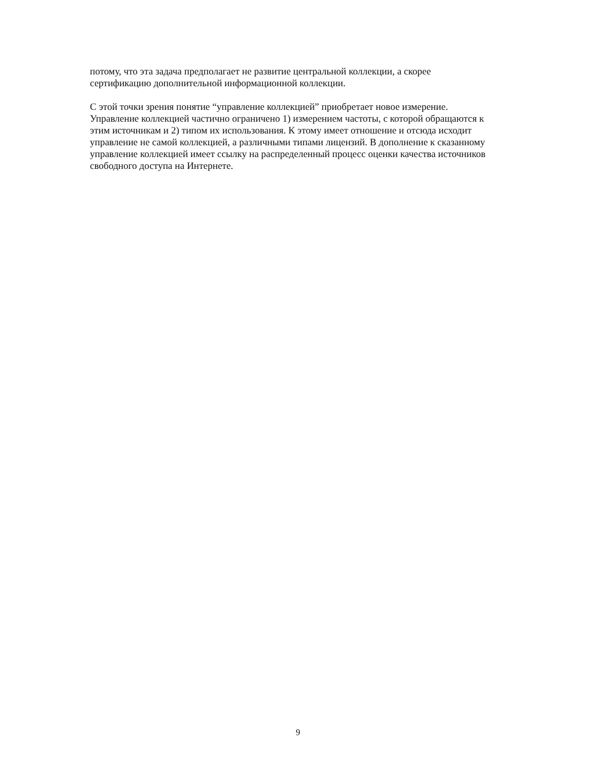потому, что эта задача предполагает не развитие центральной коллекции, а скорее
сертификацию дополнительной информационной коллекции.
С этой точки зрения понятие “управление коллекцией” приобретает новое измерение.
Управление коллекцией частично ограничено 1) измерением частоты, с которой обращаются к
этим источникам и 2) типом их использования. К этому имеет отношение и отсюда исходит
управление не самой коллекцией, а различными типами лицензий. В дополнение к сказанному
управление коллекцией имеет ссылку на распределенный процесс оценки качества источников
свободного доступа на Интернете.
9